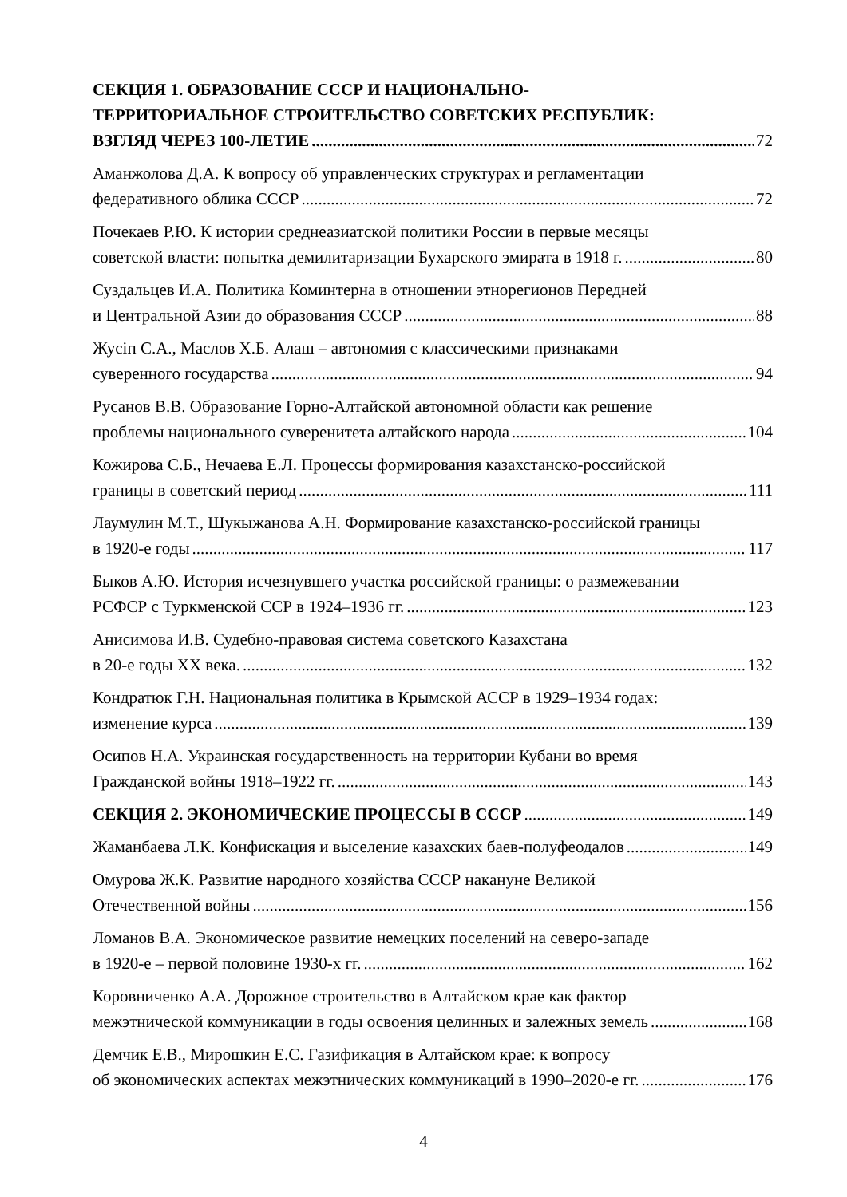СЕКЦИЯ 1. ОБРАЗОВАНИЕ СССР И НАЦИОНАЛЬНО-
ТЕРРИТОРИАЛЬНОЕ СТРОИТЕЛЬСТВО СОВЕТСКИХ РЕСПУБЛИК:
ВЗГЛЯД ЧЕРЕЗ 100-ЛЕТИЕ 72
Аманжолова Д.А. К вопросу об управленческих структурах и регламентации
федеративного облика СССР 72
Почекаев Р.Ю. К истории среднеазиатской политики России в первые месяцы
советской власти: попытка демилитаризации Бухарского эмирата в 1918 г. 80
Суздальцев И.А. Политика Коминтерна в отношении этнорегионов Передней
и Центральной Азии до образования СССР 88
Жусіп С.А., Маслов Х.Б. Алаш – автономия с классическими признаками
суверенного государства 94
Русанов В.В. Образование Горно-Алтайской автономной области как решение
проблемы национального суверенитета алтайского народа 104
Кожирова С.Б., Нечаева Е.Л. Процессы формирования казахстанско-российской
границы в советский период 111
Лаумулин М.Т., Шукыжанова А.Н. Формирование казахстанско-российской границы
в 1920-е годы 117
Быков А.Ю. История исчезнувшего участка российской границы: о размежевании
РСФСР с Туркменской ССР в 1924–1936 гг. 123
Анисимова И.В. Судебно-правовая система советского Казахстана
в 20-е годы XX века. 132
Кондратюк Г.Н. Национальная политика в Крымской АССР в 1929–1934 годах:
изменение курса 139
Осипов Н.А. Украинская государственность на территории Кубани во время
Гражданской войны 1918–1922 гг. 143
СЕКЦИЯ 2. ЭКОНОМИЧЕСКИЕ ПРОЦЕССЫ В СССР 149
Жаманбаева Л.К. Конфискация и выселение казахских баев-полуфеодалов 149
Омурова Ж.К. Развитие народного хозяйства СССР накануне Великой
Отечественной войны 156
Ломанов В.А. Экономическое развитие немецких поселений на северо-западе
в 1920-е – первой половине 1930-х гг. 162
Коровниченко А.А. Дорожное строительство в Алтайском крае как фактор
межэтнической коммуникации в годы освоения целинных и залежных земель 168
Демчик Е.В., Мирошкин Е.С. Газификация в Алтайском крае: к вопросу
об экономических аспектах межэтнических коммуникаций в 1990–2020-е гг. 176
4